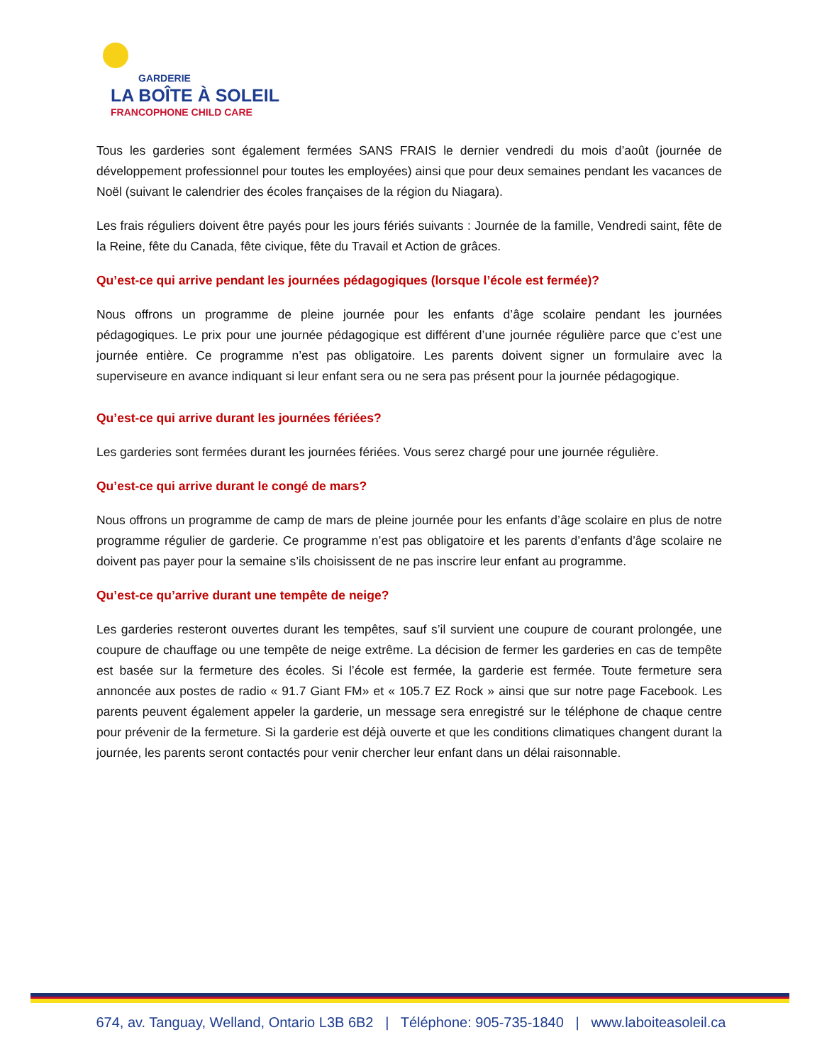GARDERIE
LA BOÎTE À SOLEIL
FRANCOPHONE CHILD CARE
Tous les garderies sont également fermées SANS FRAIS le dernier vendredi du mois d’août (journée de développement professionnel pour toutes les employées) ainsi que pour deux semaines pendant les vacances de Noël (suivant le calendrier des écoles françaises de la région du Niagara).
Les frais réguliers doivent être payés pour les jours fériés suivants : Journée de la famille, Vendredi saint, fête de la Reine, fête du Canada, fête civique, fête du Travail et Action de grâces.
Qu’est-ce qui arrive pendant les journées pédagogiques (lorsque l’école est fermée)?
Nous offrons un programme de pleine journée pour les enfants d’âge scolaire pendant les journées pédagogiques. Le prix pour une journée pédagogique est différent d’une journée régulière parce que c’est une journée entière. Ce programme n’est pas obligatoire. Les parents doivent signer un formulaire avec la superviseure en avance indiquant si leur enfant sera ou ne sera pas présent pour la journée pédagogique.
Qu’est-ce qui arrive durant les journées fériées?
Les garderies sont fermées durant les journées fériées. Vous serez chargé pour une journée régulière.
Qu’est-ce qui arrive durant le congé de mars?
Nous offrons un programme de camp de mars de pleine journée pour les enfants d’âge scolaire en plus de notre programme régulier de garderie. Ce programme n’est pas obligatoire et les parents d’enfants d’âge scolaire ne doivent pas payer pour la semaine s’ils choisissent de ne pas inscrire leur enfant au programme.
Qu’est-ce qu’arrive durant une tempête de neige?
Les garderies resteront ouvertes durant les tempêtes, sauf s’il survient une coupure de courant prolongée, une coupure de chauffage ou une tempête de neige extrême. La décision de fermer les garderies en cas de tempête est basée sur la fermeture des écoles. Si l’école est fermée, la garderie est fermée. Toute fermeture sera annoncée aux postes de radio « 91.7 Giant FM» et « 105.7 EZ Rock » ainsi que sur notre page Facebook. Les parents peuvent également appeler la garderie, un message sera enregistré sur le téléphone de chaque centre pour prévenir de la fermeture. Si la garderie est déjà ouverte et que les conditions climatiques changent durant la journée, les parents seront contactés pour venir chercher leur enfant dans un délai raisonnable.
674, av. Tanguay, Welland, Ontario L3B 6B2 | Téléphone: 905-735-1840 | www.laboiteasoleil.ca